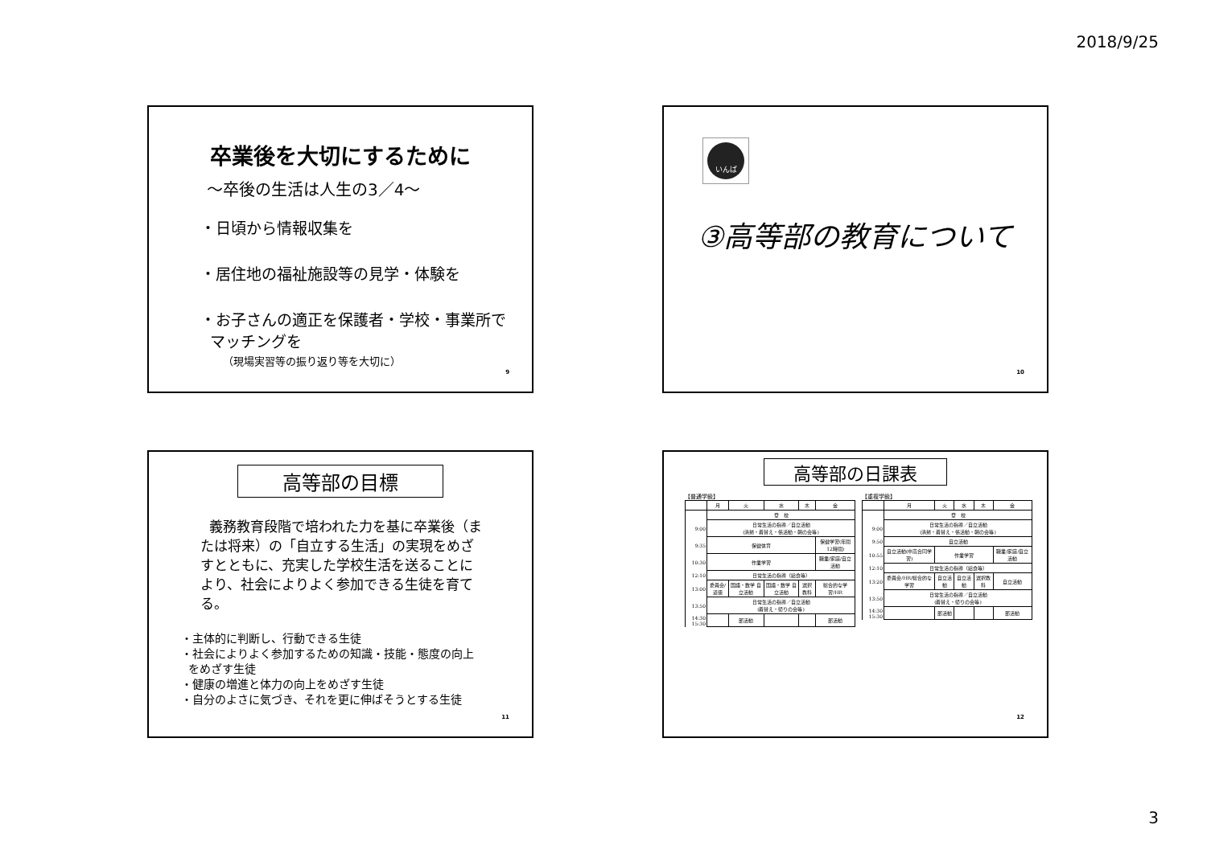2018/9/25
卒業後を大切にするために
～卒後の生活は人生の3／4～
・日頃から情報収集を
・居住地の福祉施設等の見学・体験を
・お子さんの適正を保護者・学校・事業所で
マッチングを
（現場実習等の振り返り等を大切に）
9
いんば
③高等部の教育について
10
高等部の目標
義務教育段階で培われた力を基に卒業後（または将来）の「自立する生活」の実現をめざすとともに、充実した学校生活を送ることにより、社会によりよく参加できる生徒を育てる。
・主体的に判断し、行動できる生徒
・社会によりよく参加するための知識・技能・態度の向上
をめざす生徒
・健康の増進と体力の向上をめざす生徒
・自分のよさに気づき、それを更に伸ばそうとする生徒
11
高等部の日課表
【普通学級】
| | 月 | 火 | 水 | 木 | 金 |
| --- | --- | --- | --- | --- | --- |
| | 登 校 | | | | |
| 9:00 | 日常生活の指導／自立活動 (清掃・着替え・係活動・朝の会等) | | | | |
| 9:35 | 保健体育 | | | | 保健学習(年間12時間) |
| 10:30 | 作業学習 | | | | 職業/家庭/自立活動 |
| 12:10 | 日常生活の指導（給食等） | | | | |
| 13:00 | 委員会/道徳 | 国語・数学 自立活動 | 国語・数学 自立活動 | 選択教科 | 総合的な学習/HR |
| 13:50 | 日常生活の指導／自立活動 (着替え・帰りの会等) | | | | |
| 14:30 15:30 | | 部活動 | | | 部活動 |
【重複学級】
| | 月 | 火 | 水 | 木 | 金 |
| --- | --- | --- | --- | --- | --- |
| | 登 校 | | | | |
| 9:00 | 日常生活の指導／自立活動 (清掃・着替え・係活動・朝の会等) | | | | |
| 9:50 | 自立活動 | | | | |
| 10:55 | 自立活動(中高合同学習) | 作業学習 | | | 職業/家庭/自立活動 |
| 12:10 | 日常生活の指導（給食等） | | | | |
| 13:20 | 委員会/HR/総合的な学習 | 自立活動 | 自立活動 | 選択教科 | 自立活動 |
| 13:50 | 日常生活の指導／自立活動 (着替え・帰りの会等) | | | | |
| 14:30 15:30 | | 部活動 | | | 部活動 |
12
3